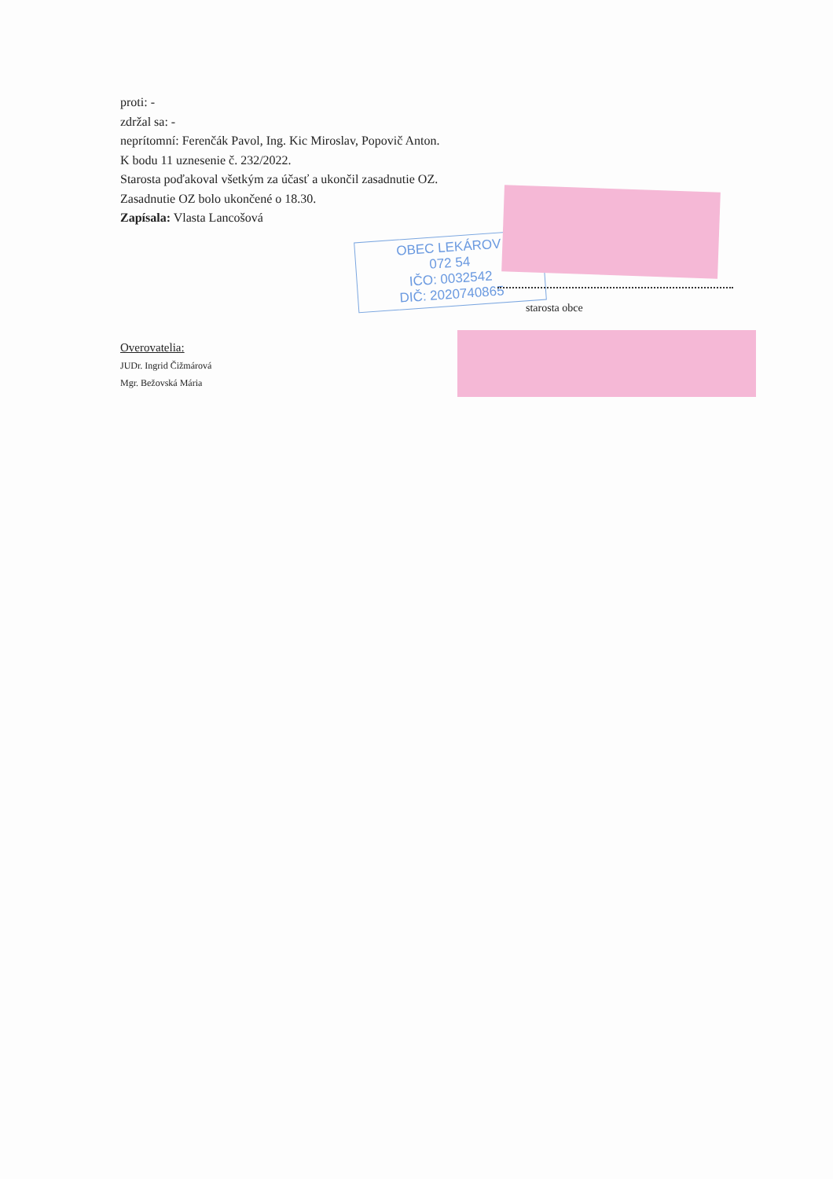proti: -
zdržal sa: -
neprítomní: Ferenčák Pavol, Ing. Kic Miroslav, Popovič Anton.
K bodu 11 uznesenie č. 232/2022.
Starosta poďakoval všetkým za účasť a ukončil zasadnutie OZ.
Zasadnutie OZ bolo ukončené o 18.30.
Zapísala: Vlasta Lancošová
OBEC LEKÁROV
072 54
IČO: 0032542
DIČ: 2020740865
starosta obce
Overovatelia:
JUDr. Ingrid Čižmárová
Mgr. Bežovská Mária